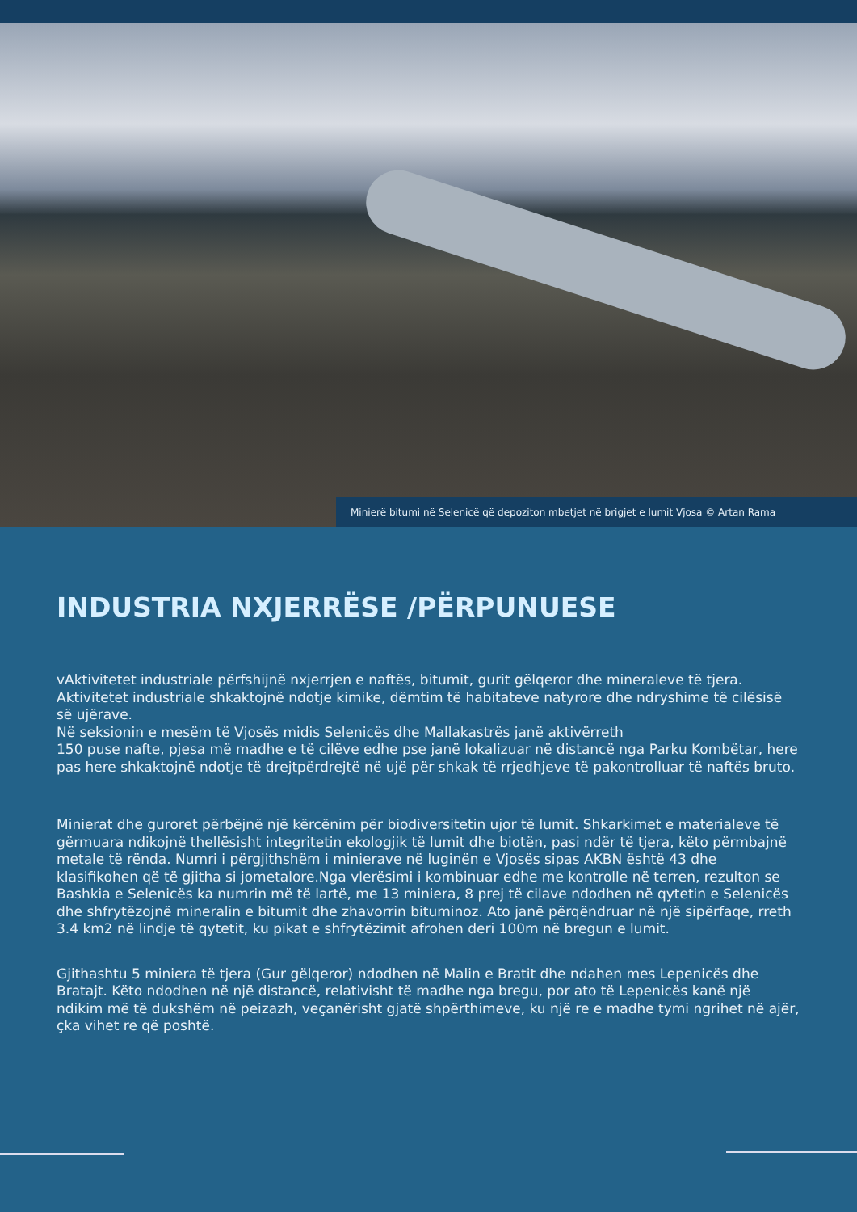Minierë bitumi në Selenicë që depoziton mbetjet në brigjet e lumit Vjosa © Artan Rama
INDUSTRIA NXJERRËSE /PËRPUNUESE
vAktivitetet industriale përfshijnë nxjerrjen e naftës, bitumit, gurit gëlqeror dhe mineraleve të tjera. Aktivitetet industriale shkaktojnë ndotje kimike, dëmtim të habitateve natyrore dhe ndryshime të cilësisë së ujërave.
Në seksionin e mesëm të Vjosës midis Selenicës dhe Mallakastrës janë aktivërreth
150 puse nafte, pjesa më madhe e të cilëve edhe pse janë lokalizuar në distancë nga Parku Kombëtar, here pas here shkaktojnë ndotje të drejtpërdrejtë në ujë për shkak të rrjedhjeve të pakontrolluar të naftës bruto.
Minierat dhe guroret përbëjnë një kërcënim për biodiversitetin ujor të lumit. Shkarkimet e materialeve të gërmuara ndikojnë thellësisht integritetin ekologjik të lumit dhe biotën, pasi ndër të tjera, këto përmbajnë metale të rënda. Numri i përgjithshëm i minierave në luginën e Vjosës sipas AKBN është 43 dhe klasifikohen që të gjitha si jometalore.Nga vlerësimi i kombinuar edhe me kontrolle në terren, rezulton se Bashkia e Selenicës ka numrin më të lartë, me 13 miniera, 8 prej të cilave ndodhen në qytetin e Selenicës dhe shfrytëzojnë mineralin e bitumit dhe zhavorrin bituminoz. Ato janë përqëndruar në një sipërfaqe, rreth 3.4 km2 në lindje të qytetit, ku pikat e shfrytëzimit afrohen deri 100m në bregun e lumit.
Gjithashtu 5 miniera të tjera (Gur gëlqeror) ndodhen në Malin e Bratit dhe ndahen mes Lepenicës dhe Bratajt. Këto ndodhen në një distancë, relativisht të madhe nga bregu, por ato të Lepenicës kanë një ndikim më të dukshëm në peizazh, veçanërisht gjatë shpërthimeve, ku një re e madhe tymi ngrihet në ajër, çka vihet re që poshtë.